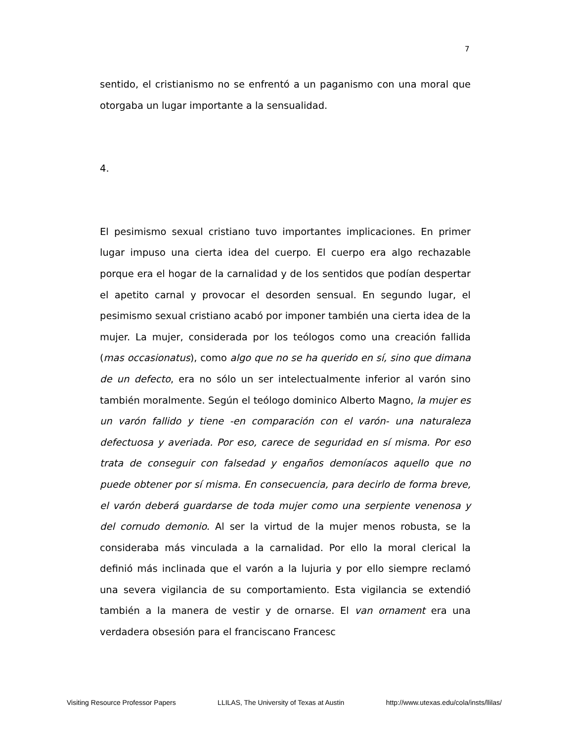7
sentido, el cristianismo no se enfrentó a un paganismo con una moral que otorgaba un lugar importante a la sensualidad.
4.
El pesimismo sexual cristiano tuvo importantes implicaciones. En primer lugar impuso una cierta idea del cuerpo. El cuerpo era algo rechazable porque era el hogar de la carnalidad y de los sentidos que podían despertar el apetito carnal y provocar el desorden sensual. En segundo lugar, el pesimismo sexual cristiano acabó por imponer también una cierta idea de la mujer. La mujer, considerada por los teólogos como una creación fallida (mas occasionatus), como algo que no se ha querido en sí, sino que dimana de un defecto, era no sólo un ser intelectualmente inferior al varón sino también moralmente. Según el teólogo dominico Alberto Magno, la mujer es un varón fallido y tiene -en comparación con el varón- una naturaleza defectuosa y averiada. Por eso, carece de seguridad en sí misma. Por eso trata de conseguir con falsedad y engaños demoníacos aquello que no puede obtener por sí misma. En consecuencia, para decirlo de forma breve, el varón deberá guardarse de toda mujer como una serpiente venenosa y del cornudo demonio. Al ser la virtud de la mujer menos robusta, se la consideraba más vinculada a la carnalidad. Por ello la moral clerical la definió más inclinada que el varón a la lujuria y por ello siempre reclamó una severa vigilancia de su comportamiento. Esta vigilancia se extendió también a la manera de vestir y de ornarse. El van ornament era una verdadera obsesión para el franciscano Francesc
Visiting Resource Professor Papers LLILAS, The University of Texas at Austin http://www.utexas.edu/cola/insts/llilas/